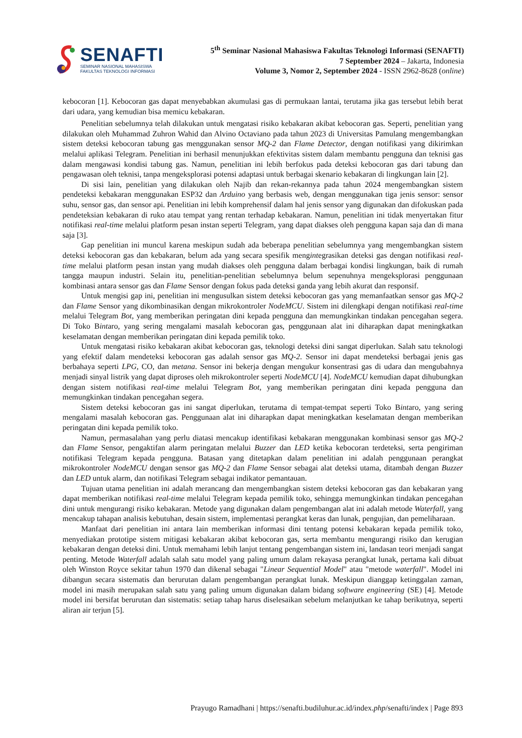SENAFTI
SEMINAR NASIONAL MAHASISWA
FAKULTAS TEKNOLOGI INFORMASI
5<sup>th</sup> Seminar Nasional Mahasiswa Fakultas Teknologi Informasi (SENAFTI)
7 September 2024 – Jakarta, Indonesia
Volume 3, Nomor 2, September 2024 - ISSN 2962-8628 (online)
kebocoran [1]. Kebocoran gas dapat menyebabkan akumulasi gas di permukaan lantai, terutama jika gas tersebut lebih berat dari udara, yang kemudian bisa memicu kebakaran.
Penelitian sebelumnya telah dilakukan untuk mengatasi risiko kebakaran akibat kebocoran gas. Seperti, penelitian yang dilakukan oleh Muhammad Zuhron Wahid dan Alvino Octaviano pada tahun 2023 di Universitas Pamulang mengembangkan sistem deteksi kebocoran tabung gas menggunakan sensor MQ-2 dan Flame Detector, dengan notifikasi yang dikirimkan melalui aplikasi Telegram. Penelitian ini berhasil menunjukkan efektivitas sistem dalam membantu pengguna dan teknisi gas dalam mengawasi kondisi tabung gas. Namun, penelitian ini lebih berfokus pada deteksi kebocoran gas dari tabung dan pengawasan oleh teknisi, tanpa mengeksplorasi potensi adaptasi untuk berbagai skenario kebakaran di lingkungan lain [2].
Di sisi lain, penelitian yang dilakukan oleh Najib dan rekan-rekannya pada tahun 2024 mengembangkan sistem pendeteksi kebakaran menggunakan ESP32 dan Arduino yang berbasis web, dengan menggunakan tiga jenis sensor: sensor suhu, sensor gas, dan sensor api. Penelitian ini lebih komprehensif dalam hal jenis sensor yang digunakan dan difokuskan pada pendeteksian kebakaran di ruko atau tempat yang rentan terhadap kebakaran. Namun, penelitian ini tidak menyertakan fitur notifikasi real-time melalui platform pesan instan seperti Telegram, yang dapat diakses oleh pengguna kapan saja dan di mana saja [3].
Gap penelitian ini muncul karena meskipun sudah ada beberapa penelitian sebelumnya yang mengembangkan sistem deteksi kebocoran gas dan kebakaran, belum ada yang secara spesifik mengintegrasikan deteksi gas dengan notifikasi real-time melalui platform pesan instan yang mudah diakses oleh pengguna dalam berbagai kondisi lingkungan, baik di rumah tangga maupun industri. Selain itu, penelitian-penelitian sebelumnya belum sepenuhnya mengeksplorasi penggunaan kombinasi antara sensor gas dan Flame Sensor dengan fokus pada deteksi ganda yang lebih akurat dan responsif.
Untuk mengisi gap ini, penelitian ini mengusulkan sistem deteksi kebocoran gas yang memanfaatkan sensor gas MQ-2 dan Flame Sensor yang dikombinasikan dengan mikrokontroler NodeMCU. Sistem ini dilengkapi dengan notifikasi real-time melalui Telegram Bot, yang memberikan peringatan dini kepada pengguna dan memungkinkan tindakan pencegahan segera. Di Toko Bintaro, yang sering mengalami masalah kebocoran gas, penggunaan alat ini diharapkan dapat meningkatkan keselamatan dengan memberikan peringatan dini kepada pemilik toko.
Untuk mengatasi risiko kebakaran akibat kebocoran gas, teknologi deteksi dini sangat diperlukan. Salah satu teknologi yang efektif dalam mendeteksi kebocoran gas adalah sensor gas MQ-2. Sensor ini dapat mendeteksi berbagai jenis gas berbahaya seperti LPG, CO, dan metana. Sensor ini bekerja dengan mengukur konsentrasi gas di udara dan mengubahnya menjadi sinyal listrik yang dapat diproses oleh mikrokontroler seperti NodeMCU [4]. NodeMCU kemudian dapat dihubungkan dengan sistem notifikasi real-time melalui Telegram Bot, yang memberikan peringatan dini kepada pengguna dan memungkinkan tindakan pencegahan segera.
Sistem deteksi kebocoran gas ini sangat diperlukan, terutama di tempat-tempat seperti Toko Bintaro, yang sering mengalami masalah kebocoran gas. Penggunaan alat ini diharapkan dapat meningkatkan keselamatan dengan memberikan peringatan dini kepada pemilik toko.
Namun, permasalahan yang perlu diatasi mencakup identifikasi kebakaran menggunakan kombinasi sensor gas MQ-2 dan Flame Sensor, pengaktifan alarm peringatan melalui Buzzer dan LED ketika kebocoran terdeteksi, serta pengiriman notifikasi Telegram kepada pengguna. Batasan yang ditetapkan dalam penelitian ini adalah penggunaan perangkat mikrokontroler NodeMCU dengan sensor gas MQ-2 dan Flame Sensor sebagai alat deteksi utama, ditambah dengan Buzzer dan LED untuk alarm, dan notifikasi Telegram sebagai indikator pemantauan.
Tujuan utama penelitian ini adalah merancang dan mengembangkan sistem deteksi kebocoran gas dan kebakaran yang dapat memberikan notifikasi real-time melalui Telegram kepada pemilik toko, sehingga memungkinkan tindakan pencegahan dini untuk mengurangi risiko kebakaran. Metode yang digunakan dalam pengembangan alat ini adalah metode Waterfall, yang mencakup tahapan analisis kebutuhan, desain sistem, implementasi perangkat keras dan lunak, pengujian, dan pemeliharaan.
Manfaat dari penelitian ini antara lain memberikan informasi dini tentang potensi kebakaran kepada pemilik toko, menyediakan prototipe sistem mitigasi kebakaran akibat kebocoran gas, serta membantu mengurangi risiko dan kerugian kebakaran dengan deteksi dini. Untuk memahami lebih lanjut tentang pengembangan sistem ini, landasan teori menjadi sangat penting. Metode Waterfall adalah salah satu model yang paling umum dalam rekayasa perangkat lunak, pertama kali dibuat oleh Winston Royce sekitar tahun 1970 dan dikenal sebagai "Linear Sequential Model" atau "metode waterfall". Model ini dibangun secara sistematis dan berurutan dalam pengembangan perangkat lunak. Meskipun dianggap ketinggalan zaman, model ini masih merupakan salah satu yang paling umum digunakan dalam bidang software engineering (SE) [4]. Metode model ini bersifat berurutan dan sistematis: setiap tahap harus diselesaikan sebelum melanjutkan ke tahap berikutnya, seperti aliran air terjun [5].
Prayugo Ramadhani | https://senafti.budiluhur.ac.id/index.php/senafti/index | Page 893